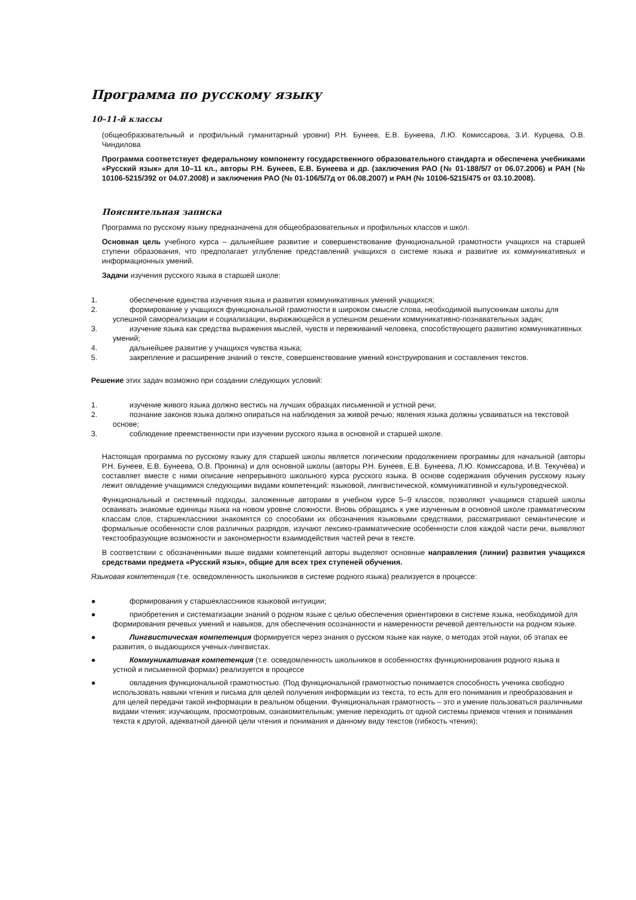Программа по русскому языку
10–11-й классы
(общеобразовательный и профильный гуманитарный уровни) Р.Н. Бунеев, Е.В. Бунеева, Л.Ю. Комиссарова, З.И. Курцева, О.В. Чиндилова
Программа соответствует федеральному компоненту государственного образовательного стандарта и обеспечена учебниками «Русский язык» для 10–11 кл., авторы Р.Н. Бунеев, Е.В. Бунеева и др. (заключения РАО (№ 01-188/5/7 от 06.07.2006) и РАН (№ 10106-5215/392 от 04.07.2008) и заключения РАО (№ 01-106/5/7д от 06.08.2007) и РАН (№ 10106-5215/475 от 03.10.2008).
Пояснительная записка
Программа по русскому языку предназначена для общеобразовательных и профильных классов и школ.
Основная цель учебного курса – дальнейшее развитие и совершенствование функциональной грамотности учащихся на старшей ступени образования, что предполагает углубление представлений учащихся о системе языка и развитие их коммуникативных и информационных умений.
Задачи изучения русского языка в старшей школе:
1. обеспечение единства изучения языка и развития коммуникативных умений учащихся;
2. формирование у учащихся функциональной грамотности в широком смысле слова, необходимой выпускникам школы для успешной самореализации и социализации, выражающейся в успешном решении коммуникативно-познавательных задач;
3. изучение языка как средства выражения мыслей, чувств и переживаний человека, способствующего развитию коммуникативных умений;
4. дальнейшее развитие у учащихся чувства языка;
5. закрепление и расширение знаний о тексте, совершенствование умений конструирования и составления текстов.
Решение этих задач возможно при создании следующих условий:
1. изучение живого языка должно вестись на лучших образцах письменной и устной речи;
2. познание законов языка должно опираться на наблюдения за живой речью; явления языка должны усваиваться на текстовой основе;
3. соблюдение преемственности при изучении русского языка в основной и старшей школе.
Настоящая программа по русскому языку для старшей школы является логическим продолжением программы для начальной (авторы Р.Н. Бунеев, Е.В. Бунеева, О.В. Пронина) и для основной школы (авторы Р.Н. Бунеев, Е.В. Бунеева, Л.Ю. Комиссарова, И.В. Текучёва) и составляет вместе с ними описание непрерывного школьного курса русского языка. В основе содержания обучения русскому языку лежит овладение учащимися следующими видами компетенций: языковой, лингвистической, коммуникативной и культуроведческой.
Функциональный и системный подходы, заложенные авторами в учебном курсе 5–9 классов, позволяют учащимся старшей школы осваивать знакомые единицы языка на новом уровне сложности. Вновь обращаясь к уже изученным в основной школе грамматическим классам слов, старшеклассники знакомятся со способами их обозначения языковыми средствами, рассматривают семантические и формальные особенности слов различных разрядов, изучают лексико-грамматические особенности слов каждой части речи, выявляют текстообразующие возможности и закономерности взаимодействия частей речи в тексте.
В соответствии с обозначенными выше видами компетенций авторы выделяют основные направления (линии) развития учащихся средствами предмета «Русский язык», общие для всех трех ступеней обучения.
Языковая компетенция (т.е. осведомленность школьников в системе родного языка) реализуется в процессе:
● формирования у старшеклассников языковой интуиции;
● приобретения и систематизации знаний о родном языке с целью обеспечения ориентировки в системе языка, необходимой для формирования речевых умений и навыков, для обеспечения осознанности и намеренности речевой деятельности на родном языке.
● Лингвистическая компетенция формируется через знания о русском языке как науке, о методах этой науки, об этапах ее развития, о выдающихся ученых-лингвистах.
● Коммуникативная компетенция (т.е. осведомленность школьников в особенностях функционирования родного языка в устной и письменной формах) реализуется в процессе
● овладения функциональной грамотностью. (Под функциональной грамотностью понимается способность ученика свободно использовать навыки чтения и письма для целей получения информации из текста, то есть для его понимания и преобразования и для целей передачи такой информации в реальном общении. Функциональная грамотность – это и умение пользоваться различными видами чтения: изучающим, просмотровым, ознакомительным; умение переходить от одной системы приемов чтения и понимания текста к другой, адекватной данной цели чтения и понимания и данному виду текстов (гибкость чтения);